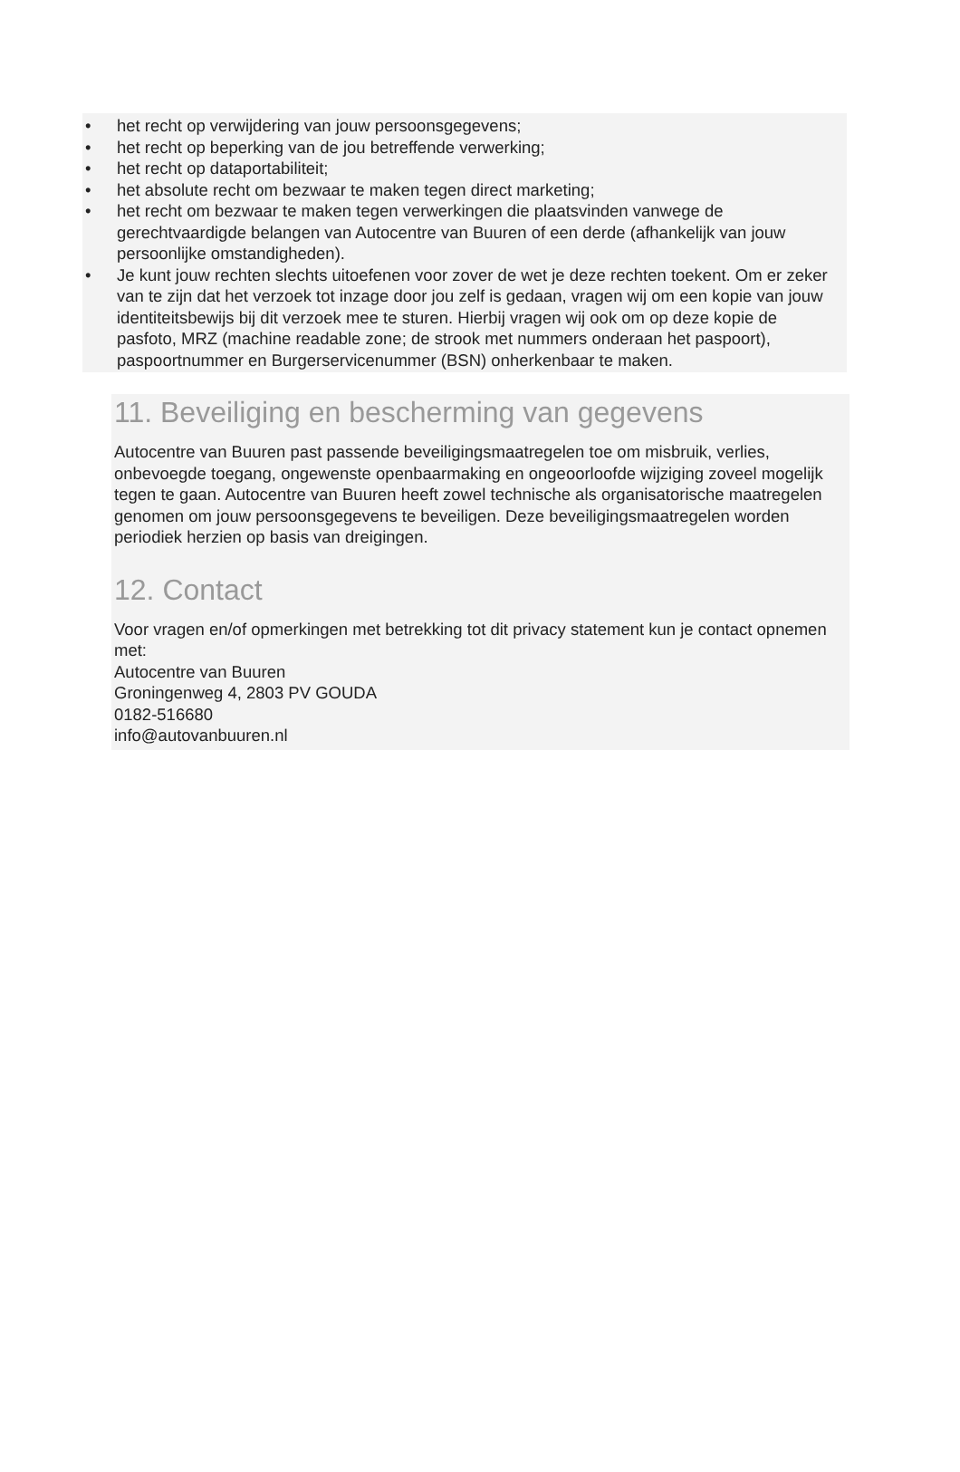• het recht op verwijdering van jouw persoonsgegevens;
• het recht op beperking van de jou betreffende verwerking;
• het recht op dataportabiliteit;
• het absolute recht om bezwaar te maken tegen direct marketing;
• het recht om bezwaar te maken tegen verwerkingen die plaatsvinden vanwege de gerechtvaardigde belangen van Autocentre van Buuren of een derde (afhankelijk van jouw persoonlijke omstandigheden).
• Je kunt jouw rechten slechts uitoefenen voor zover de wet je deze rechten toekent. Om er zeker van te zijn dat het verzoek tot inzage door jou zelf is gedaan, vragen wij om een kopie van jouw identiteitsbewijs bij dit verzoek mee te sturen. Hierbij vragen wij ook om op deze kopie de pasfoto, MRZ (machine readable zone; de strook met nummers onderaan het paspoort), paspoortnummer en Burgerservicenummer (BSN) onherkenbaar te maken.
11. Beveiliging en bescherming van gegevens
Autocentre van Buuren past passende beveiligingsmaatregelen toe om misbruik, verlies, onbevoegde toegang, ongewenste openbaarmaking en ongeoorloofde wijziging zoveel mogelijk tegen te gaan. Autocentre van Buuren heeft zowel technische als organisatorische maatregelen genomen om jouw persoonsgegevens te beveiligen. Deze beveiligingsmaatregelen worden periodiek herzien op basis van dreigingen.
12. Contact
Voor vragen en/of opmerkingen met betrekking tot dit privacy statement kun je contact opnemen met:
Autocentre van Buuren
Groningenweg 4, 2803 PV GOUDA
0182-516680
info@autovanbuuren.nl